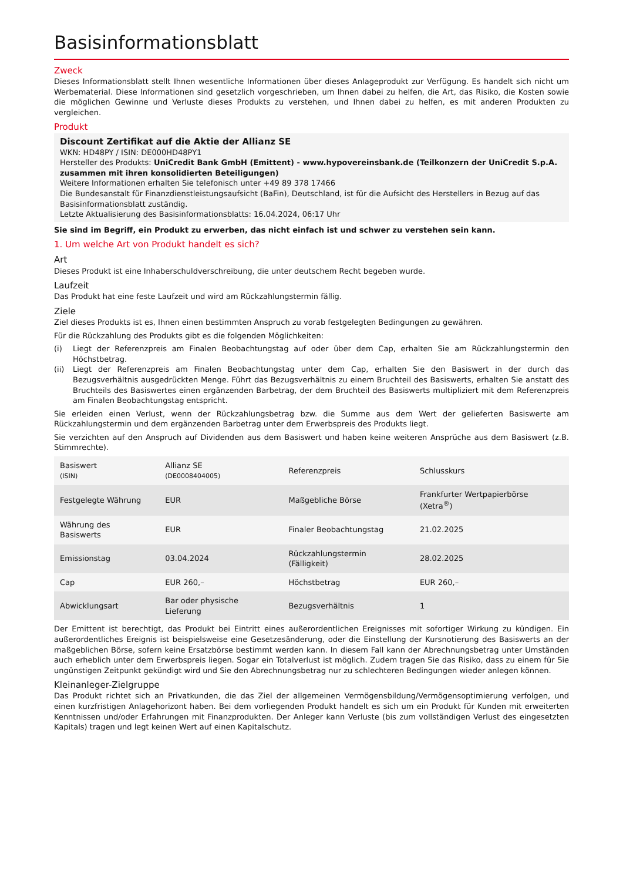Basisinformationsblatt
Zweck
Dieses Informationsblatt stellt Ihnen wesentliche Informationen über dieses Anlageprodukt zur Verfügung. Es handelt sich nicht um Werbematerial. Diese Informationen sind gesetzlich vorgeschrieben, um Ihnen dabei zu helfen, die Art, das Risiko, die Kosten sowie die möglichen Gewinne und Verluste dieses Produkts zu verstehen, und Ihnen dabei zu helfen, es mit anderen Produkten zu vergleichen.
Produkt
Discount Zertifikat auf die Aktie der Allianz SE
WKN: HD48PY / ISIN: DE000HD48PY1
Hersteller des Produkts: UniCredit Bank GmbH (Emittent) - www.hypovereinsbank.de (Teilkonzern der UniCredit S.p.A. zusammen mit ihren konsolidierten Beteiligungen)
Weitere Informationen erhalten Sie telefonisch unter +49 89 378 17466
Die Bundesanstalt für Finanzdienstleistungsaufsicht (BaFin), Deutschland, ist für die Aufsicht des Herstellers in Bezug auf das Basisinformationsblatt zuständig.
Letzte Aktualisierung des Basisinformationsblatts: 16.04.2024, 06:17 Uhr
Sie sind im Begriff, ein Produkt zu erwerben, das nicht einfach ist und schwer zu verstehen sein kann.
1. Um welche Art von Produkt handelt es sich?
Art
Dieses Produkt ist eine Inhaberschuldverschreibung, die unter deutschem Recht begeben wurde.
Laufzeit
Das Produkt hat eine feste Laufzeit und wird am Rückzahlungstermin fällig.
Ziele
Ziel dieses Produkts ist es, Ihnen einen bestimmten Anspruch zu vorab festgelegten Bedingungen zu gewähren.
Für die Rückzahlung des Produkts gibt es die folgenden Möglichkeiten:
(i) Liegt der Referenzpreis am Finalen Beobachtungstag auf oder über dem Cap, erhalten Sie am Rückzahlungstermin den Höchstbetrag.
(ii) Liegt der Referenzpreis am Finalen Beobachtungstag unter dem Cap, erhalten Sie den Basiswert in der durch das Bezugsverhältnis ausgedrückten Menge. Führt das Bezugsverhältnis zu einem Bruchteil des Basiswerts, erhalten Sie anstatt des Bruchteils des Basiswertes einen ergänzenden Barbetrag, der dem Bruchteil des Basiswerts multipliziert mit dem Referenzpreis am Finalen Beobachtungstag entspricht.
Sie erleiden einen Verlust, wenn der Rückzahlungsbetrag bzw. die Summe aus dem Wert der gelieferten Basiswerte am Rückzahlungstermin und dem ergänzenden Barbetrag unter dem Erwerbspreis des Produkts liegt.
Sie verzichten auf den Anspruch auf Dividenden aus dem Basiswert und haben keine weiteren Ansprüche aus dem Basiswert (z.B. Stimmrechte).
| Basiswert (ISIN) | Allianz SE (DE0008404005) | Referenzpreis | Schlusskurs |
| Festgelegte Währung | EUR | Maßgebliche Börse | Frankfurter Wertpapierbörse (Xetra<sup>®</sup>) |
| Währung des Basiswerts | EUR | Finaler Beobachtungstag | 21.02.2025 |
| Emissionstag | 03.04.2024 | Rückzahlungstermin (Fälligkeit) | 28.02.2025 |
| Cap | EUR 260,– | Höchstbetrag | EUR 260,– |
| Abwicklungsart | Bar oder physische Lieferung | Bezugsverhältnis | 1 |
Der Emittent ist berechtigt, das Produkt bei Eintritt eines außerordentlichen Ereignisses mit sofortiger Wirkung zu kündigen. Ein außerordentliches Ereignis ist beispielsweise eine Gesetzesänderung, oder die Einstellung der Kursnotierung des Basiswerts an der maßgeblichen Börse, sofern keine Ersatzbörse bestimmt werden kann. In diesem Fall kann der Abrechnungsbetrag unter Umständen auch erheblich unter dem Erwerbspreis liegen. Sogar ein Totalverlust ist möglich. Zudem tragen Sie das Risiko, dass zu einem für Sie ungünstigen Zeitpunkt gekündigt wird und Sie den Abrechnungsbetrag nur zu schlechteren Bedingungen wieder anlegen können.
Kleinanleger-Zielgruppe
Das Produkt richtet sich an Privatkunden, die das Ziel der allgemeinen Vermögensbildung/Vermögensoptimierung verfolgen, und einen kurzfristigen Anlagehorizont haben. Bei dem vorliegenden Produkt handelt es sich um ein Produkt für Kunden mit erweiterten Kenntnissen und/oder Erfahrungen mit Finanzprodukten. Der Anleger kann Verluste (bis zum vollständigen Verlust des eingesetzten Kapitals) tragen und legt keinen Wert auf einen Kapitalschutz.